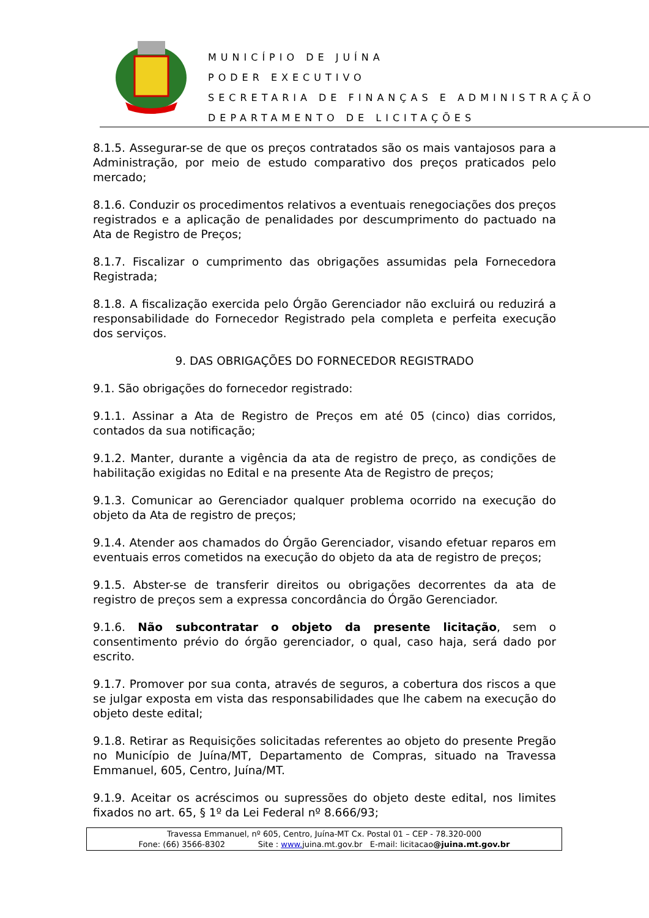MUNICÍPIO DE JUÍNA
PODER EXECUTIVO
SECRETARIA DE FINANÇAS E ADMINISTRAÇÃO
DEPARTAMENTO DE LICITAÇÕES
8.1.5. Assegurar-se de que os preços contratados são os mais vantajosos para a Administração, por meio de estudo comparativo dos preços praticados pelo mercado;
8.1.6. Conduzir os procedimentos relativos a eventuais renegociações dos preços registrados e a aplicação de penalidades por descumprimento do pactuado na Ata de Registro de Preços;
8.1.7. Fiscalizar o cumprimento das obrigações assumidas pela Fornecedora Registrada;
8.1.8. A fiscalização exercida pelo Órgão Gerenciador não excluirá ou reduzirá a responsabilidade do Fornecedor Registrado pela completa e perfeita execução dos serviços.
9. DAS OBRIGAÇÕES DO FORNECEDOR REGISTRADO
9.1. São obrigações do fornecedor registrado:
9.1.1. Assinar a Ata de Registro de Preços em até 05 (cinco) dias corridos, contados da sua notificação;
9.1.2. Manter, durante a vigência da ata de registro de preço, as condições de habilitação exigidas no Edital e na presente Ata de Registro de preços;
9.1.3. Comunicar ao Gerenciador qualquer problema ocorrido na execução do objeto da Ata de registro de preços;
9.1.4. Atender aos chamados do Órgão Gerenciador, visando efetuar reparos em eventuais erros cometidos na execução do objeto da ata de registro de preços;
9.1.5. Abster-se de transferir direitos ou obrigações decorrentes da ata de registro de preços sem a expressa concordância do Órgão Gerenciador.
9.1.6. Não subcontratar o objeto da presente licitação, sem o consentimento prévio do órgão gerenciador, o qual, caso haja, será dado por escrito.
9.1.7. Promover por sua conta, através de seguros, a cobertura dos riscos a que se julgar exposta em vista das responsabilidades que lhe cabem na execução do objeto deste edital;
9.1.8. Retirar as Requisições solicitadas referentes ao objeto do presente Pregão no Município de Juína/MT, Departamento de Compras, situado na Travessa Emmanuel, 605, Centro, Juína/MT.
9.1.9. Aceitar os acréscimos ou supressões do objeto deste edital, nos limites fixados no art. 65, § 1º da Lei Federal nº 8.666/93;
Travessa Emmanuel, nº 605, Centro, Juína-MT Cx. Postal 01 – CEP - 78.320-000
Fone: (66) 3566-8302 Site : www. juina.mt.gov.br E-mail: licitacao@juina.mt.gov.br